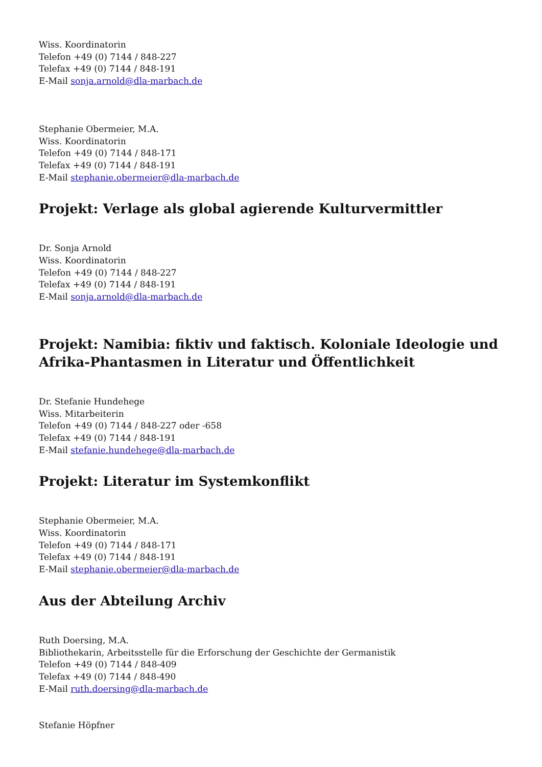Wiss. Koordinatorin
Telefon +49 (0) 7144 / 848-227
Telefax +49 (0) 7144 / 848-191
E-Mail sonja.arnold@dla-marbach.de
Stephanie Obermeier, M.A.
Wiss. Koordinatorin
Telefon +49 (0) 7144 / 848-171
Telefax +49 (0) 7144 / 848-191
E-Mail stephanie.obermeier@dla-marbach.de
Projekt: Verlage als global agierende Kulturvermittler
Dr. Sonja Arnold
Wiss. Koordinatorin
Telefon +49 (0) 7144 / 848-227
Telefax +49 (0) 7144 / 848-191
E-Mail sonja.arnold@dla-marbach.de
Projekt: Namibia: fiktiv und faktisch. Koloniale Ideologie und Afrika-Phantasmen in Literatur und Öffentlichkeit
Dr. Stefanie Hundehege
Wiss. Mitarbeiterin
Telefon +49 (0) 7144 / 848-227 oder -658
Telefax +49 (0) 7144 / 848-191
E-Mail stefanie.hundehege@dla-marbach.de
Projekt: Literatur im Systemkonflikt
Stephanie Obermeier, M.A.
Wiss. Koordinatorin
Telefon +49 (0) 7144 / 848-171
Telefax +49 (0) 7144 / 848-191
E-Mail stephanie.obermeier@dla-marbach.de
Aus der Abteilung Archiv
Ruth Doersing, M.A.
Bibliothekarin, Arbeitsstelle für die Erforschung der Geschichte der Germanistik
Telefon +49 (0) 7144 / 848-409
Telefax +49 (0) 7144 / 848-490
E-Mail ruth.doersing@dla-marbach.de
Stefanie Höpfner